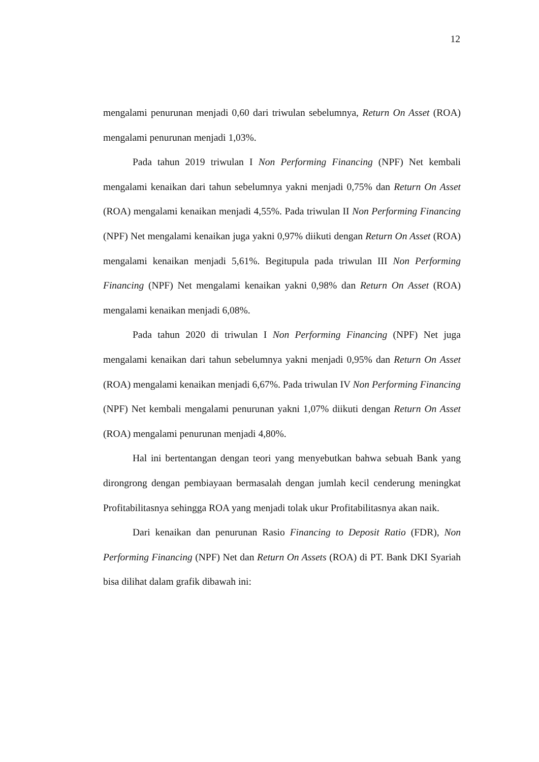12
mengalami penurunan menjadi 0,60 dari triwulan sebelumnya, Return On Asset (ROA) mengalami penurunan menjadi 1,03%.
Pada tahun 2019 triwulan I Non Performing Financing (NPF) Net kembali mengalami kenaikan dari tahun sebelumnya yakni menjadi 0,75% dan Return On Asset (ROA) mengalami kenaikan menjadi 4,55%. Pada triwulan II Non Performing Financing (NPF) Net mengalami kenaikan juga yakni 0,97% diikuti dengan Return On Asset (ROA) mengalami kenaikan menjadi 5,61%. Begitupula pada triwulan III Non Performing Financing (NPF) Net mengalami kenaikan yakni 0,98% dan Return On Asset (ROA) mengalami kenaikan menjadi 6,08%.
Pada tahun 2020 di triwulan I Non Performing Financing (NPF) Net juga mengalami kenaikan dari tahun sebelumnya yakni menjadi 0,95% dan Return On Asset (ROA) mengalami kenaikan menjadi 6,67%. Pada triwulan IV Non Performing Financing (NPF) Net kembali mengalami penurunan yakni 1,07% diikuti dengan Return On Asset (ROA) mengalami penurunan menjadi 4,80%.
Hal ini bertentangan dengan teori yang menyebutkan bahwa sebuah Bank yang dirongrong dengan pembiayaan bermasalah dengan jumlah kecil cenderung meningkat Profitabilitasnya sehingga ROA yang menjadi tolak ukur Profitabilitasnya akan naik.
Dari kenaikan dan penurunan Rasio Financing to Deposit Ratio (FDR), Non Performing Financing (NPF) Net dan Return On Assets (ROA) di PT. Bank DKI Syariah bisa dilihat dalam grafik dibawah ini: